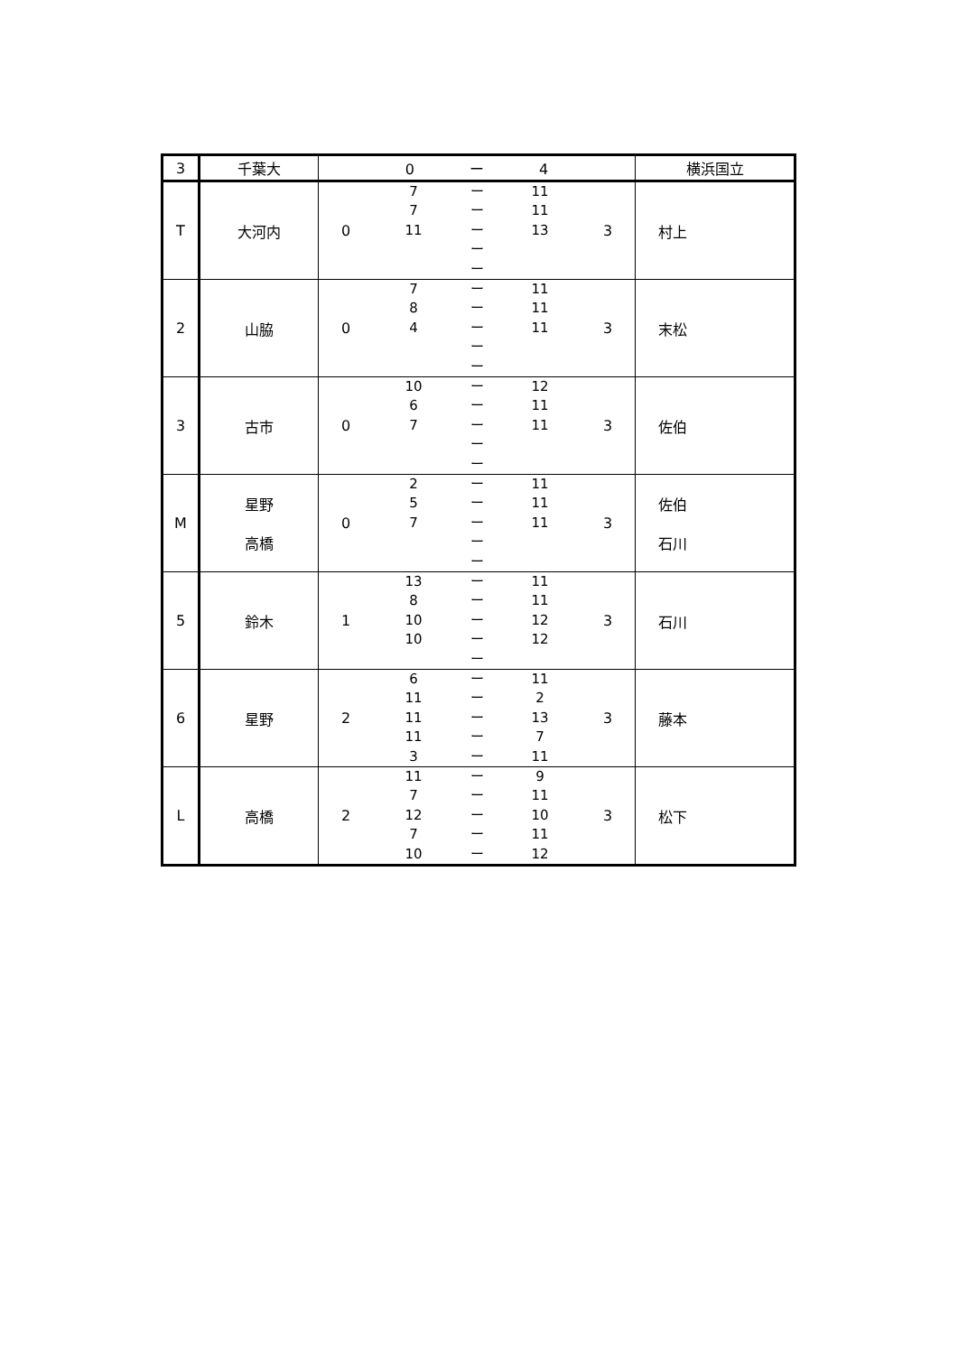| 3 | 千葉大 | 0 ー 4 | 横浜国立 |
| T | 大河内 | 0 7 ー 11 7 ー 11 11 ー 13 ー ー 3 | 村上 |
| 2 | 山脇 | 0 7 ー 11 8 ー 11 4 ー 11 ー ー 3 | 末松 |
| 3 | 古市 | 0 10 ー 12 6 ー 11 7 ー 11 ー ー 3 | 佐伯 |
| M | 星野 高橋 | 0 2 ー 11 5 ー 11 7 ー 11 ー ー 3 | 佐伯 石川 |
| 5 | 鈴木 | 1 13 ー 11 8 ー 11 10 ー 12 10 ー 12 ー 3 | 石川 |
| 6 | 星野 | 2 6 ー 11 11 ー 2 11 ー 13 11 ー 7 3 ー 11 3 | 藤本 |
| L | 高橋 | 2 11 ー 9 7 ー 11 12 ー 10 7 ー 11 10 ー 12 3 | 松下 |